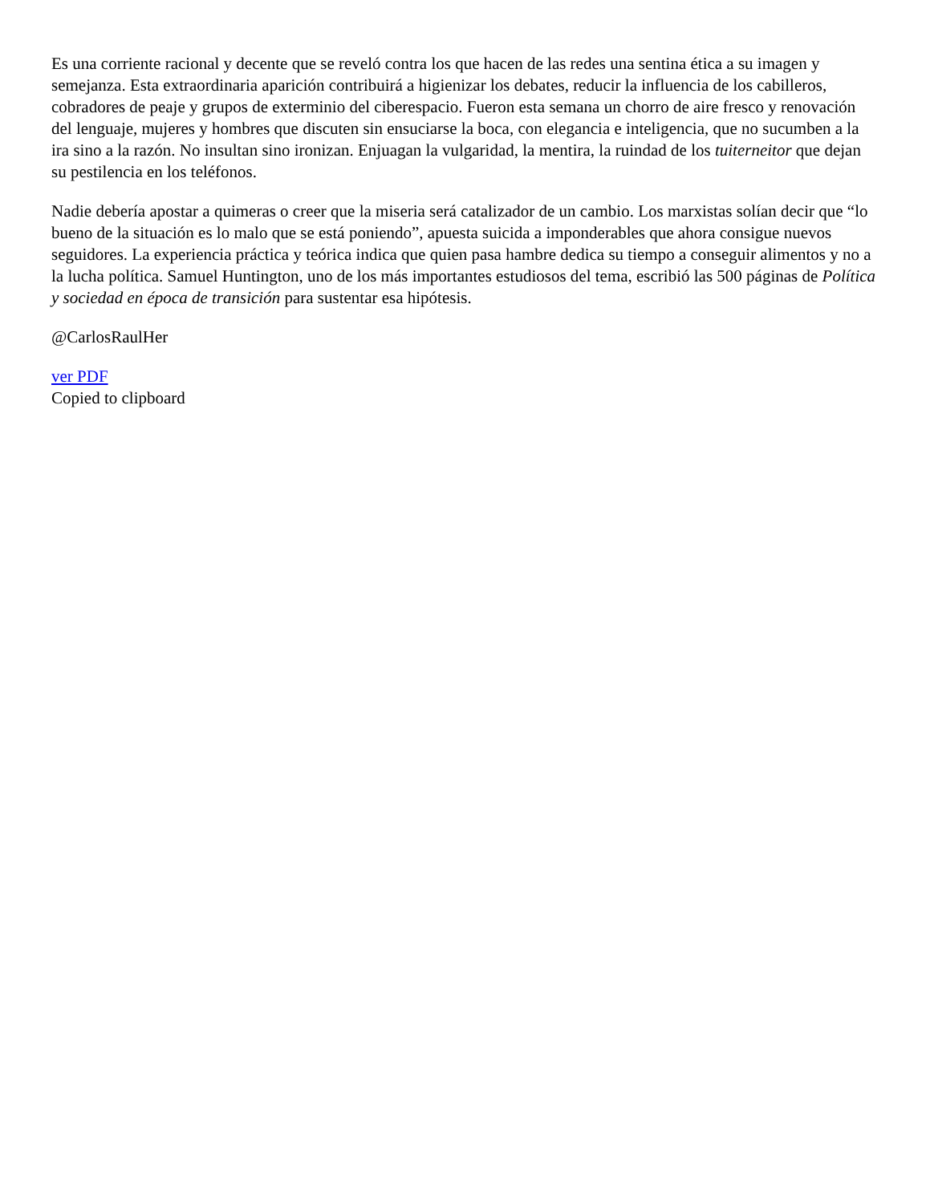Es una corriente racional y decente que se reveló contra los que hacen de las redes una sentina ética a su imagen y semejanza. Esta extraordinaria aparición contribuirá a higienizar los debates, reducir la influencia de los cabilleros, cobradores de peaje y grupos de exterminio del ciberespacio. Fueron esta semana un chorro de aire fresco y renovación del lenguaje, mujeres y hombres que discuten sin ensuciarse la boca, con elegancia e inteligencia, que no sucumben a la ira sino a la razón. No insultan sino ironizan. Enjuagan la vulgaridad, la mentira, la ruindad de los tuiterneitor que dejan su pestilencia en los teléfonos.
Nadie debería apostar a quimeras o creer que la miseria será catalizador de un cambio. Los marxistas solían decir que “lo bueno de la situación es lo malo que se está poniendo”, apuesta suicida a imponderables que ahora consigue nuevos seguidores. La experiencia práctica y teórica indica que quien pasa hambre dedica su tiempo a conseguir alimentos y no a la lucha política. Samuel Huntington, uno de los más importantes estudiosos del tema, escribió las 500 páginas de Política y sociedad en época de transición para sustentar esa hipótesis.
@CarlosRaulHer
ver PDF
Copied to clipboard